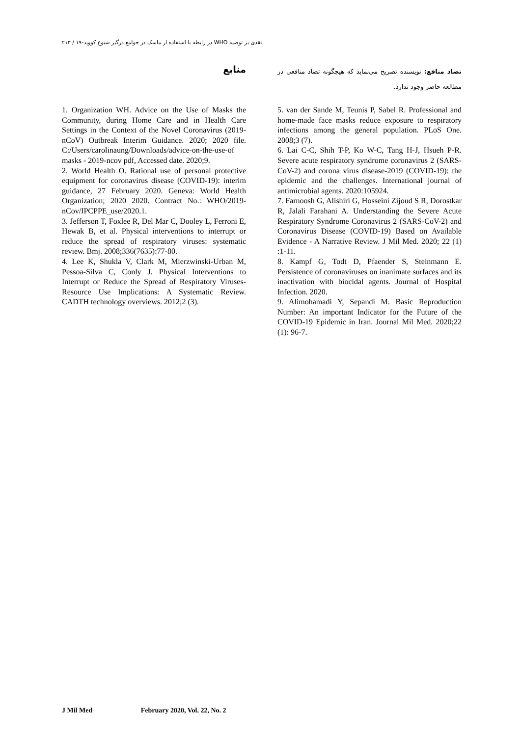نقدی بر توصیه WHO در رابطه با استفاده از ماسک در جوامع درگیر شیوع کووید-۱۹ / ۲۱۳
تضاد منافع: نویسنده تصریح می‌نماید که هیچگونه تضاد منافعی در مطالعه حاضر وجود ندارد.
منابع
5. van der Sande M, Teunis P, Sabel R. Professional and home-made face masks reduce exposure to respiratory infections among the general population. PLoS One. 2008;3 (7).
6. Lai C-C, Shih T-P, Ko W-C, Tang H-J, Hsueh P-R. Severe acute respiratory syndrome coronavirus 2 (SARS-CoV-2) and corona virus disease-2019 (COVID-19): the epidemic and the challenges. International journal of antimicrobial agents. 2020:105924.
7. Farnoosh G, Alishiri G, Hosseini Zijoud S R, Dorostkar R, Jalali Farahani A. Understanding the Severe Acute Respiratory Syndrome Coronavirus 2 (SARS-CoV-2) and Coronavirus Disease (COVID-19) Based on Available Evidence - A Narrative Review. J Mil Med. 2020; 22 (1) :1-11.
8. Kampf G, Todt D, Pfaender S, Steinmann E. Persistence of coronaviruses on inanimate surfaces and its inactivation with biocidal agents. Journal of Hospital Infection. 2020.
9. Alimohamadi Y, Sepandi M. Basic Reproduction Number: An important Indicator for the Future of the COVID-19 Epidemic in Iran. Journal Mil Med. 2020;22 (1): 96-7.
1. Organization WH. Advice on the Use of Masks the Community, during Home Care and in Health Care Settings in the Context of the Novel Coronavirus (2019-nCoV) Outbreak Interim Guidance. 2020; 2020 file. C:/Users/carolinaung/Downloads/advice-on-the-use-of masks - 2019-ncov pdf, Accessed date. 2020;9.
2. World Health O. Rational use of personal protective equipment for coronavirus disease (COVID-19): interim guidance, 27 February 2020. Geneva: World Health Organization; 2020 2020. Contract No.: WHO/2019-nCov/IPCPPE_use/2020.1.
3. Jefferson T, Foxlee R, Del Mar C, Dooley L, Ferroni E, Hewak B, et al. Physical interventions to interrupt or reduce the spread of respiratory viruses: systematic review. Bmj. 2008;336(7635):77-80.
4. Lee K, Shukla V, Clark M, Mierzwinski-Urban M, Pessoa-Silva C, Conly J. Physical Interventions to Interrupt or Reduce the Spread of Respiratory Viruses-Resource Use Implications: A Systematic Review. CADTH technology overviews. 2012;2 (3).
J Mil Med February 2020, Vol. 22, No. 2